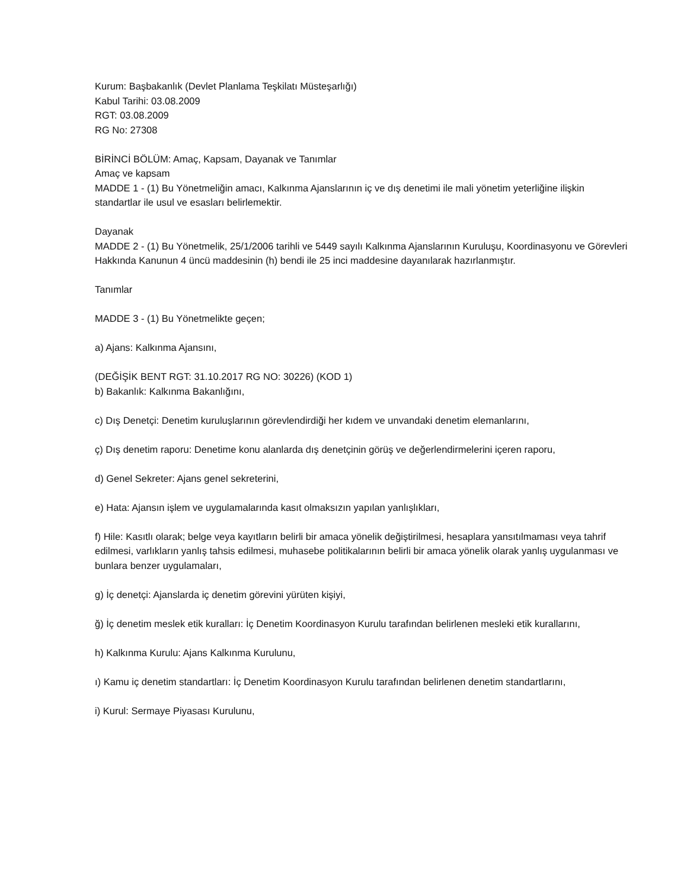Kurum: Başbakanlık (Devlet Planlama Teşkilatı Müsteşarlığı)
Kabul Tarihi: 03.08.2009
RGT: 03.08.2009
RG No: 27308
BİRİNCİ BÖLÜM: Amaç, Kapsam, Dayanak ve Tanımlar
Amaç ve kapsam
MADDE 1 - (1) Bu Yönetmeliğin amacı, Kalkınma Ajanslarının iç ve dış denetimi ile mali yönetim yeterliğine ilişkin standartlar ile usul ve esasları belirlemektir.
Dayanak
MADDE 2 - (1) Bu Yönetmelik, 25/1/2006 tarihli ve 5449 sayılı Kalkınma Ajanslarının Kuruluşu, Koordinasyonu ve Görevleri Hakkında Kanunun 4 üncü maddesinin (h) bendi ile 25 inci maddesine dayanılarak hazırlanmıştır.
Tanımlar
MADDE 3 - (1) Bu Yönetmelikte geçen;
a) Ajans: Kalkınma Ajansını,
(DEĞİŞİK BENT RGT: 31.10.2017 RG NO: 30226) (KOD 1)
b) Bakanlık: Kalkınma Bakanlığını,
c) Dış Denetçi: Denetim kuruluşlarının görevlendirdiği her kıdem ve unvandaki denetim elemanlarını,
ç) Dış denetim raporu: Denetime konu alanlarda dış denetçinin görüş ve değerlendirmelerini içeren raporu,
d) Genel Sekreter: Ajans genel sekreterini,
e) Hata: Ajansın işlem ve uygulamalarında kasıt olmaksızın yapılan yanlışlıkları,
f) Hile: Kasıtlı olarak; belge veya kayıtların belirli bir amaca yönelik değiştirilmesi, hesaplara yansıtılmaması veya tahrif edilmesi, varlıkların yanlış tahsis edilmesi, muhasebe politikalarının belirli bir amaca yönelik olarak yanlış uygulanması ve bunlara benzer uygulamaları,
g) İç denetçi: Ajanslarda iç denetim görevini yürüten kişiyi,
ğ) İç denetim meslek etik kuralları: İç Denetim Koordinasyon Kurulu tarafından belirlenen mesleki etik kurallarını,
h) Kalkınma Kurulu: Ajans Kalkınma Kurulunu,
ı) Kamu iç denetim standartları: İç Denetim Koordinasyon Kurulu tarafından belirlenen denetim standartlarını,
i) Kurul: Sermaye Piyasası Kurulunu,